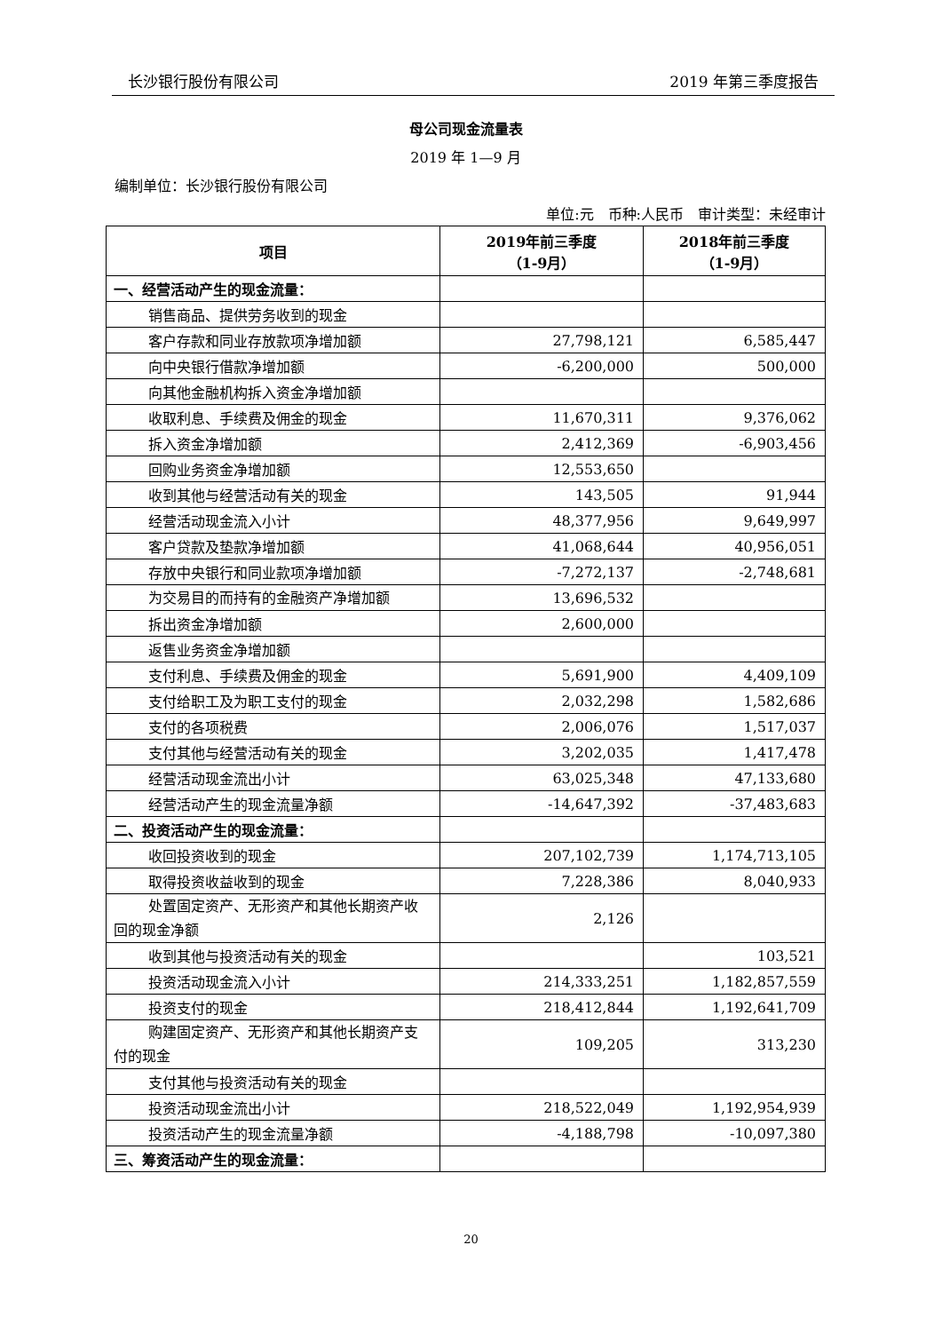长沙银行股份有限公司 2019 年第三季度报告
母公司现金流量表
2019 年 1—9 月
编制单位：长沙银行股份有限公司
单位:元　币种:人民币　审计类型：未经审计
| 项目 | 2019年前三季度 （1-9月） | 2018年前三季度 （1-9月） |
| --- | --- | --- |
| 一、经营活动产生的现金流量： | | |
| 销售商品、提供劳务收到的现金 | | |
| 客户存款和同业存放款项净增加额 | 27,798,121 | 6,585,447 |
| 向中央银行借款净增加额 | -6,200,000 | 500,000 |
| 向其他金融机构拆入资金净增加额 | | |
| 收取利息、手续费及佣金的现金 | 11,670,311 | 9,376,062 |
| 拆入资金净增加额 | 2,412,369 | -6,903,456 |
| 回购业务资金净增加额 | 12,553,650 | |
| 收到其他与经营活动有关的现金 | 143,505 | 91,944 |
| 经营活动现金流入小计 | 48,377,956 | 9,649,997 |
| 客户贷款及垫款净增加额 | 41,068,644 | 40,956,051 |
| 存放中央银行和同业款项净增加额 | -7,272,137 | -2,748,681 |
| 为交易目的而持有的金融资产净增加额 | 13,696,532 | |
| 拆出资金净增加额 | 2,600,000 | |
| 返售业务资金净增加额 | | |
| 支付利息、手续费及佣金的现金 | 5,691,900 | 4,409,109 |
| 支付给职工及为职工支付的现金 | 2,032,298 | 1,582,686 |
| 支付的各项税费 | 2,006,076 | 1,517,037 |
| 支付其他与经营活动有关的现金 | 3,202,035 | 1,417,478 |
| 经营活动现金流出小计 | 63,025,348 | 47,133,680 |
| 经营活动产生的现金流量净额 | -14,647,392 | -37,483,683 |
| 二、投资活动产生的现金流量： | | |
| 收回投资收到的现金 | 207,102,739 | 1,174,713,105 |
| 取得投资收益收到的现金 | 7,228,386 | 8,040,933 |
| 处置固定资产、无形资产和其他长期资产收回的现金净额 | 2,126 | |
| 收到其他与投资活动有关的现金 | | 103,521 |
| 投资活动现金流入小计 | 214,333,251 | 1,182,857,559 |
| 投资支付的现金 | 218,412,844 | 1,192,641,709 |
| 购建固定资产、无形资产和其他长期资产支付的现金 | 109,205 | 313,230 |
| 支付其他与投资活动有关的现金 | | |
| 投资活动现金流出小计 | 218,522,049 | 1,192,954,939 |
| 投资活动产生的现金流量净额 | -4,188,798 | -10,097,380 |
| 三、筹资活动产生的现金流量： | | |
20